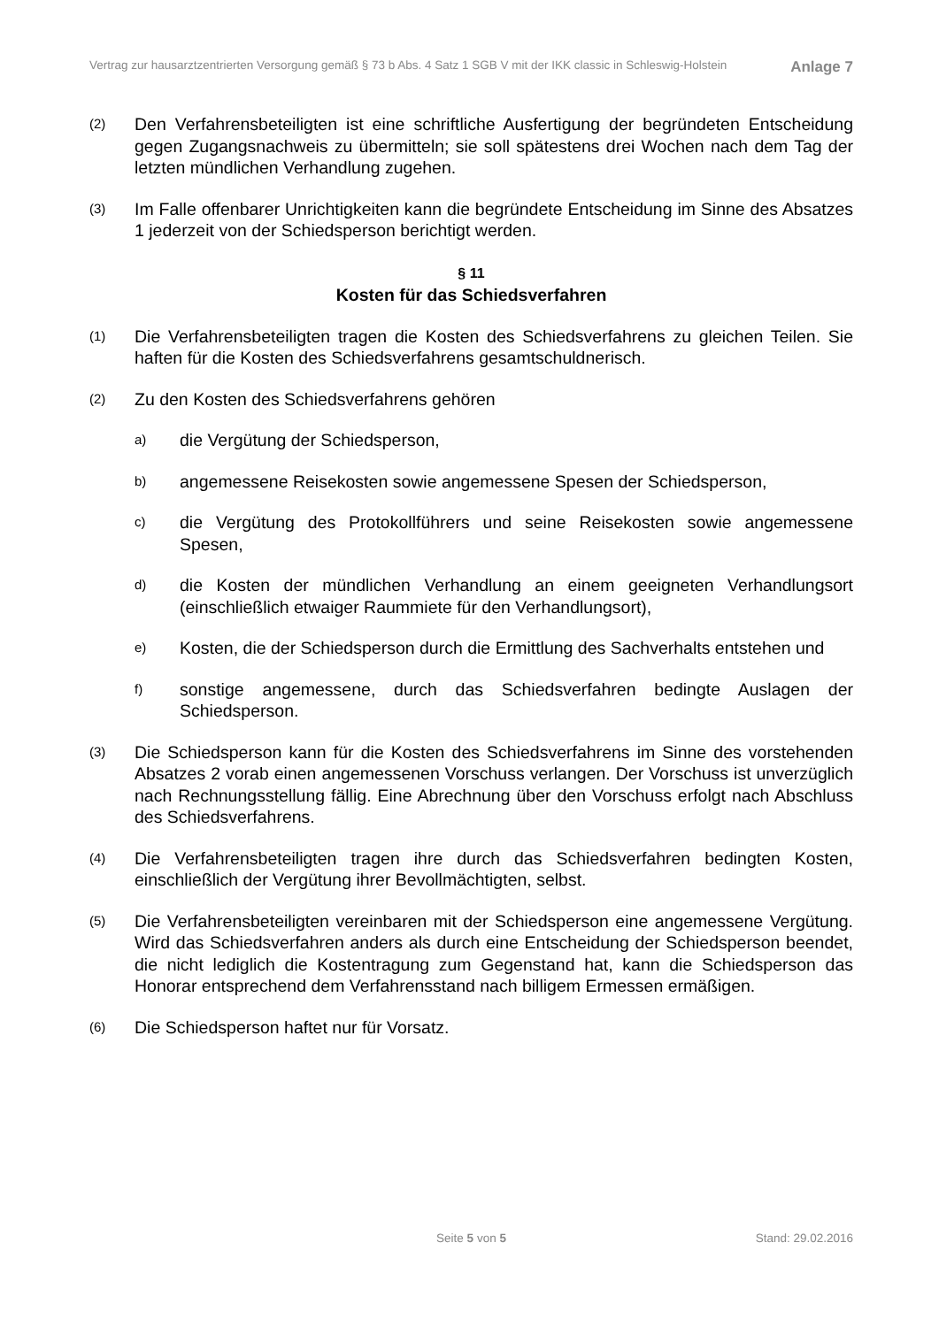Vertrag zur hausarztzentrierten Versorgung gemäß § 73 b Abs. 4 Satz 1 SGB V mit der IKK classic in Schleswig-Holstein Anlage 7
(2) Den Verfahrensbeteiligten ist eine schriftliche Ausfertigung der begründeten Entscheidung gegen Zugangsnachweis zu übermitteln; sie soll spätestens drei Wochen nach dem Tag der letzten mündlichen Verhandlung zugehen.
(3) Im Falle offenbarer Unrichtigkeiten kann die begründete Entscheidung im Sinne des Absatzes 1 jederzeit von der Schiedsperson berichtigt werden.
§ 11
Kosten für das Schiedsverfahren
(1) Die Verfahrensbeteiligten tragen die Kosten des Schiedsverfahrens zu gleichen Teilen. Sie haften für die Kosten des Schiedsverfahrens gesamtschuldnerisch.
(2) Zu den Kosten des Schiedsverfahrens gehören
a) die Vergütung der Schiedsperson,
b) angemessene Reisekosten sowie angemessene Spesen der Schiedsperson,
c) die Vergütung des Protokollführers und seine Reisekosten sowie angemessene Spesen,
d) die Kosten der mündlichen Verhandlung an einem geeigneten Verhandlungsort (einschließlich etwaiger Raummiete für den Verhandlungsort),
e) Kosten, die der Schiedsperson durch die Ermittlung des Sachverhalts entstehen und
f) sonstige angemessene, durch das Schiedsverfahren bedingte Auslagen der Schiedsperson.
(3) Die Schiedsperson kann für die Kosten des Schiedsverfahrens im Sinne des vorstehenden Absatzes 2 vorab einen angemessenen Vorschuss verlangen. Der Vorschuss ist unverzüglich nach Rechnungsstellung fällig. Eine Abrechnung über den Vorschuss erfolgt nach Abschluss des Schiedsverfahrens.
(4) Die Verfahrensbeteiligten tragen ihre durch das Schiedsverfahren bedingten Kosten, einschließlich der Vergütung ihrer Bevollmächtigten, selbst.
(5) Die Verfahrensbeteiligten vereinbaren mit der Schiedsperson eine angemessene Vergütung. Wird das Schiedsverfahren anders als durch eine Entscheidung der Schiedsperson beendet, die nicht lediglich die Kostentragung zum Gegenstand hat, kann die Schiedsperson das Honorar entsprechend dem Verfahrensstand nach billigem Ermessen ermäßigen.
(6) Die Schiedsperson haftet nur für Vorsatz.
Seite 5 von 5 Stand: 29.02.2016